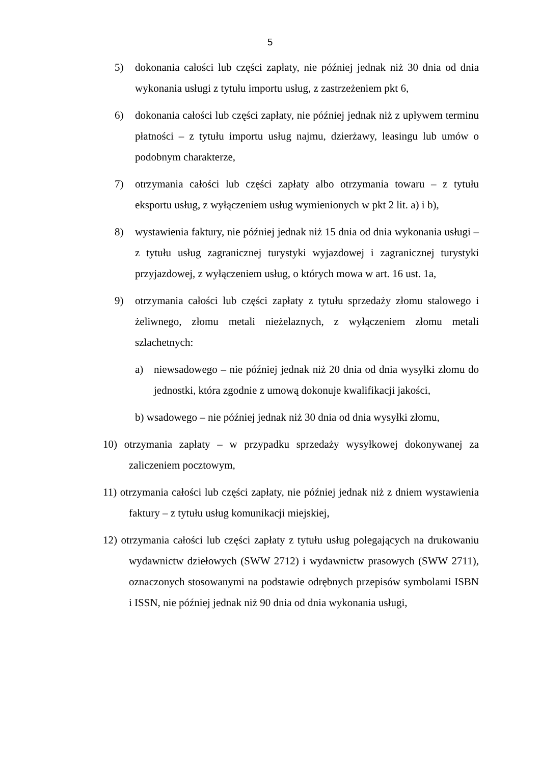5
5) dokonania całości lub części zapłaty, nie później jednak niż 30 dnia od dnia wykonania usługi z tytułu importu usług, z zastrzeżeniem pkt 6,
6) dokonania całości lub części zapłaty, nie później jednak niż z upływem terminu płatności – z tytułu importu usług najmu, dzierżawy, leasingu lub umów o podobnym charakterze,
7) otrzymania całości lub części zapłaty albo otrzymania towaru – z tytułu eksportu usług, z wyłączeniem usług wymienionych w pkt 2 lit. a) i b),
8) wystawienia faktury, nie później jednak niż 15 dnia od dnia wykonania usługi – z tytułu usług zagranicznej turystyki wyjazdowej i zagranicznej turystyki przyjazdowej, z wyłączeniem usług, o których mowa w art. 16 ust. 1a,
9) otrzymania całości lub części zapłaty z tytułu sprzedaży złomu stalowego i żeliwnego, złomu metali nieżelaznych, z wyłączeniem złomu metali szlachetnych:
a) niewsadowego – nie później jednak niż 20 dnia od dnia wysyłki złomu do jednostki, która zgodnie z umową dokonuje kwalifikacji jakości,
b) wsadowego – nie później jednak niż 30 dnia od dnia wysyłki złomu,
10) otrzymania zapłaty – w przypadku sprzedaży wysyłkowej dokonywanej za zaliczeniem pocztowym,
11) otrzymania całości lub części zapłaty, nie później jednak niż z dniem wystawienia faktury – z tytułu usług komunikacji miejskiej,
12) otrzymania całości lub części zapłaty z tytułu usług polegających na drukowaniu wydawnictw dziełowych (SWW 2712) i wydawnictw prasowych (SWW 2711), oznaczonych stosowanymi na podstawie odrębnych przepisów symbolami ISBN i ISSN, nie później jednak niż 90 dnia od dnia wykonania usługi,